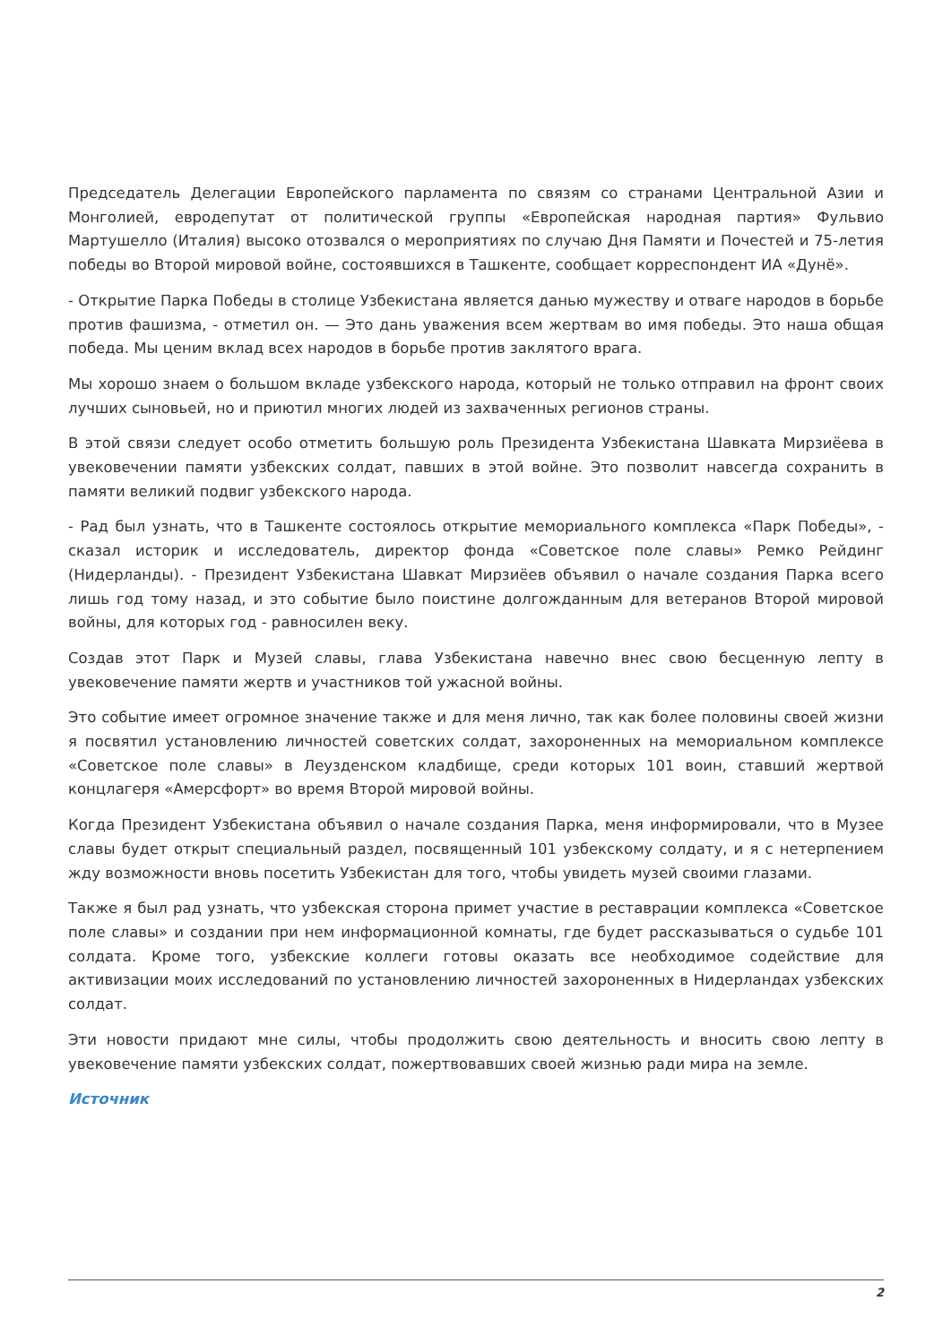Председатель Делегации Европейского парламента по связям со странами Центральной Азии и Монголией, евродепутат от политической группы «Европейская народная партия» Фульвио Мартушелло (Италия) высоко отозвался о мероприятиях по случаю Дня Памяти и Почестей и 75-летия победы во Второй мировой войне, состоявшихся в Ташкенте, сообщает корреспондент ИА «Дунё».
- Открытие Парка Победы в столице Узбекистана является данью мужеству и отваге народов в борьбе против фашизма, - отметил он. — Это дань уважения всем жертвам во имя победы. Это наша общая победа. Мы ценим вклад всех народов в борьбе против заклятого врага.
Мы хорошо знаем о большом вкладе узбекского народа, который не только отправил на фронт своих лучших сыновьей, но и приютил многих людей из захваченных регионов страны.
В этой связи следует особо отметить большую роль Президента Узбекистана Шавката Мирзиёева в увековечении памяти узбекских солдат, павших в этой войне. Это позволит навсегда сохранить в памяти великий подвиг узбекского народа.
- Рад был узнать, что в Ташкенте состоялось открытие мемориального комплекса «Парк Победы», - сказал историк и исследователь, директор фонда «Советское поле славы» Ремко Рейдинг (Нидерланды). - Президент Узбекистана Шавкат Мирзиёев объявил о начале создания Парка всего лишь год тому назад, и это событие было поистине долгожданным для ветеранов Второй мировой войны, для которых год - равносилен веку.
Создав этот Парк и Музей славы, глава Узбекистана навечно внес свою бесценную лепту в увековечение памяти жертв и участников той ужасной войны.
Это событие имеет огромное значение также и для меня лично, так как более половины своей жизни я посвятил установлению личностей советских солдат, захороненных на мемориальном комплексе «Советское поле славы» в Леузденском кладбище, среди которых 101 воин, ставший жертвой концлагеря «Амерсфорт» во время Второй мировой войны.
Когда Президент Узбекистана объявил о начале создания Парка, меня информировали, что в Музее славы будет открыт специальный раздел, посвященный 101 узбекскому солдату, и я с нетерпением жду возможности вновь посетить Узбекистан для того, чтобы увидеть музей своими глазами.
Также я был рад узнать, что узбекская сторона примет участие в реставрации комплекса «Советское поле славы» и создании при нем информационной комнаты, где будет рассказываться о судьбе 101 солдата. Кроме того, узбекские коллеги готовы оказать все необходимое содействие для активизации моих исследований по установлению личностей захороненных в Нидерландах узбекских солдат.
Эти новости придают мне силы, чтобы продолжить свою деятельность и вносить свою лепту в увековечение памяти узбекских солдат, пожертвовавших своей жизнью ради мира на земле.
Источник
2